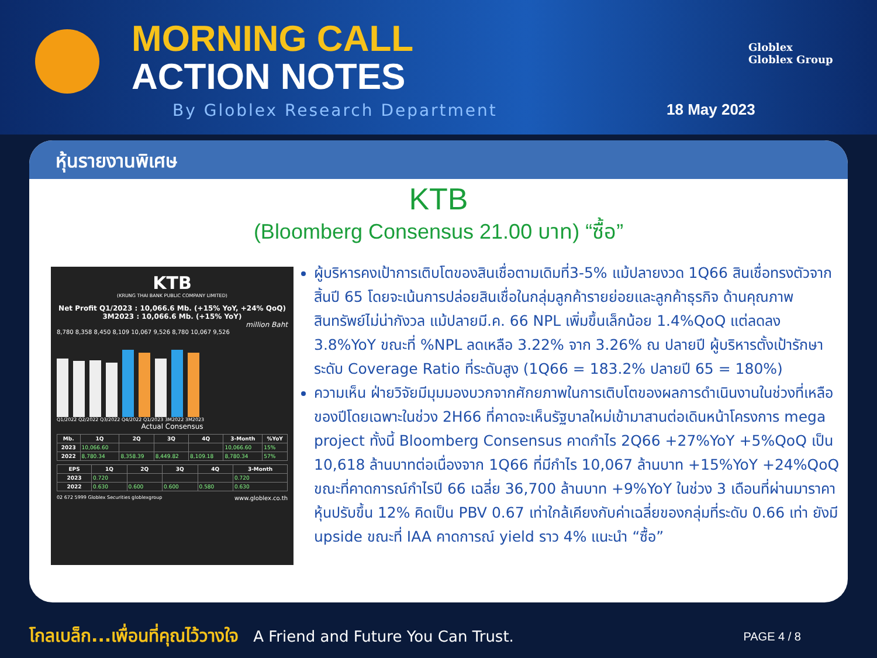MORNING CALL
ACTION NOTES
By Globlex Research Department 18 May 2023
Globlex
Globlex Group
หุ้นรายงานพิเศษ
KTB
(Bloomberg Consensus 21.00 บาท) “ซื้อ”
KTB
(KRUNG THAI BANK PUBLIC COMPANY LIMITED)
Net Profit Q1/2023 : 10,066.6 Mb. (+15% YoY, +24% QoQ)
3M2023 : 10,066.6 Mb. (+15% YoY)
million Baht
8,780 8,358 8,450 8,109 10,067 9,526 8,780 10,067 9,526
Q1/2022 Q2/2022 Q3/2022 Q4/2022 Q1/2023 3M2022 3M2023
Actual Consensus
| Mb. | 1Q | 2Q | 3Q | 4Q | 3-Month | %YoY |
| --- | --- | --- | --- | --- | --- | --- |
| 2023 | 10,066.60 | | | | 10,066.60 | 15% |
| 2022 | 8,780.34 | 8,358.39 | 8,449.82 | 8,109.18 | 8,780.34 | 57% |
| EPS | 1Q | 2Q | 3Q | 4Q | 3-Month |
| --- | --- | --- | --- | --- | --- |
| 2023 | 0.720 | | | | 0.720 |
| 2022 | 0.630 | 0.600 | 0.600 | 0.580 | 0.630 |
02 672 5999 Globlex Securities globlexgroup www.globlex.co.th
ผู้บริหารคงเป้าการเติบโตของสินเชื่อตามเดิมที่3-5% แม้ปลายงวด 1Q66 สินเชื่อทรงตัวจากสิ้นปี 65 โดยจะเน้นการปล่อยสินเชื่อในกลุ่มลูกค้ารายย่อยและลูกค้าธุรกิจ ด้านคุณภาพสินทรัพย์ไม่น่ากังวล แม้ปลายมี.ค. 66 NPL เพิ่มขึ้นเล็กน้อย 1.4%QoQ แต่ลดลง 3.8%YoY ขณะที่ %NPL ลดเหลือ 3.22% จาก 3.26% ณ ปลายปี ผู้บริหารตั้งเป้ารักษาระดับ Coverage Ratio ที่ระดับสูง (1Q66 = 183.2% ปลายปี 65 = 180%)
ความเห็น ฝ่ายวิจัยมีมุมมองบวกจากศักยภาพในการเติบโตของผลการดำเนินงานในช่วงที่เหลือของปีโดยเฉพาะในช่วง 2H66 ที่คาดจะเห็นรัฐบาลใหม่เข้ามาสานต่อเดินหน้าโครงการ mega project ทั้งนี้ Bloomberg Consensus คาดกำไร 2Q66 +27%YoY +5%QoQ เป็น 10,618 ล้านบาทต่อเนื่องจาก 1Q66 ที่มีกำไร 10,067 ล้านบาท +15%YoY +24%QoQ ขณะที่คาดการณ์กำไรปี 66 เฉลี่ย 36,700 ล้านบาท +9%YoY ในช่วง 3 เดือนที่ผ่านมาราคาหุ้นปรับขึ้น 12% คิดเป็น PBV 0.67 เท่าใกล้เคียงกับค่าเฉลี่ยของกลุ่มที่ระดับ 0.66 เท่า ยังมี upside ขณะที่ IAA คาดการณ์ yield ราว 4% แนะนำ “ซื้อ”
โกลเบล็ก...เพื่อนที่คุณไว้วางใจ A Friend and Future You Can Trust. PAGE 4 / 8